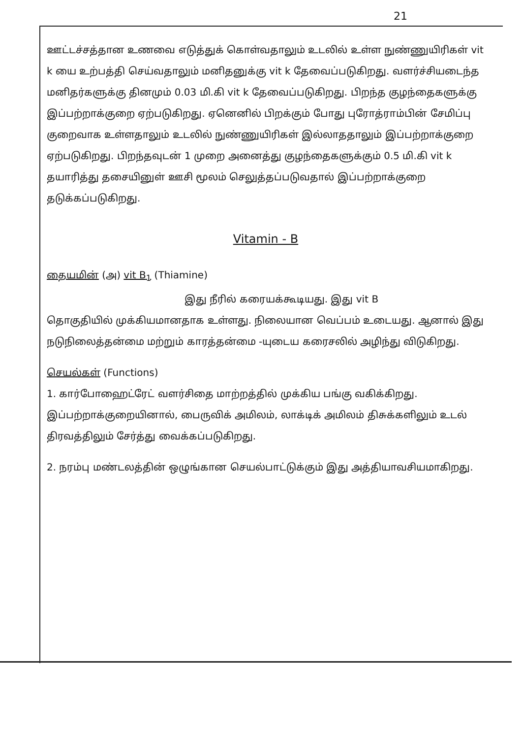21
ஊட்டச்சத்தான உணவை எடுத்துக் கொள்வதாலும் உடலில் உள்ள நுண்ணுயிரிகள் vit k யை உற்பத்தி செய்வதாலும் மனிதனுக்கு vit k தேவைப்படுகிறது. வளர்ச்சியடைந்த மனிதர்களுக்கு தினமும் 0.03 மி.கி vit k தேவைப்படுகிறது. பிறந்த குழந்தைகளுக்கு இப்பற்றாக்குறை ஏற்படுகிறது. ஏனெனில் பிறக்கும் போது புரோத்ராம்பின் சேமிப்பு குறைவாக உள்ளதாலும் உடலில் நுண்ணுயிரிகள் இல்லாததாலும் இப்பற்றாக்குறை ஏற்படுகிறது. பிறந்தவுடன் 1 முறை அனைத்து குழந்தைகளுக்கும் 0.5 மி.கி vit k தயாரித்து தசையினுள் ஊசி மூலம் செலுத்தப்படுவதால் இப்பற்றாக்குறை தடுக்கப்படுகிறது.
Vitamin - B
தையமின் (அ) vit B<sub>1</sub> (Thiamine)
இது நீரில் கரையக்கூடியது. இது vit B
தொகுதியில் முக்கியமானதாக உள்ளது. நிலையான வெப்பம் உடையது. ஆனால் இது நடுநிலைத்தன்மை மற்றும் காரத்தன்மை -யுடைய கரைசலில் அழிந்து விடுகிறது.
செயல்கள் (Functions)
1. கார்போஹைட்ரேட் வளர்சிதை மாற்றத்தில் முக்கிய பங்கு வகிக்கிறது. இப்பற்றாக்குறையினால், பைருவிக் அமிலம், லாக்டிக் அமிலம் திசுக்களிலும் உடல் திரவத்திலும் சேர்த்து வைக்கப்படுகிறது.
2. நரம்பு மண்டலத்தின் ஒழுங்கான செயல்பாட்டுக்கும் இது அத்தியாவசியமாகிறது.